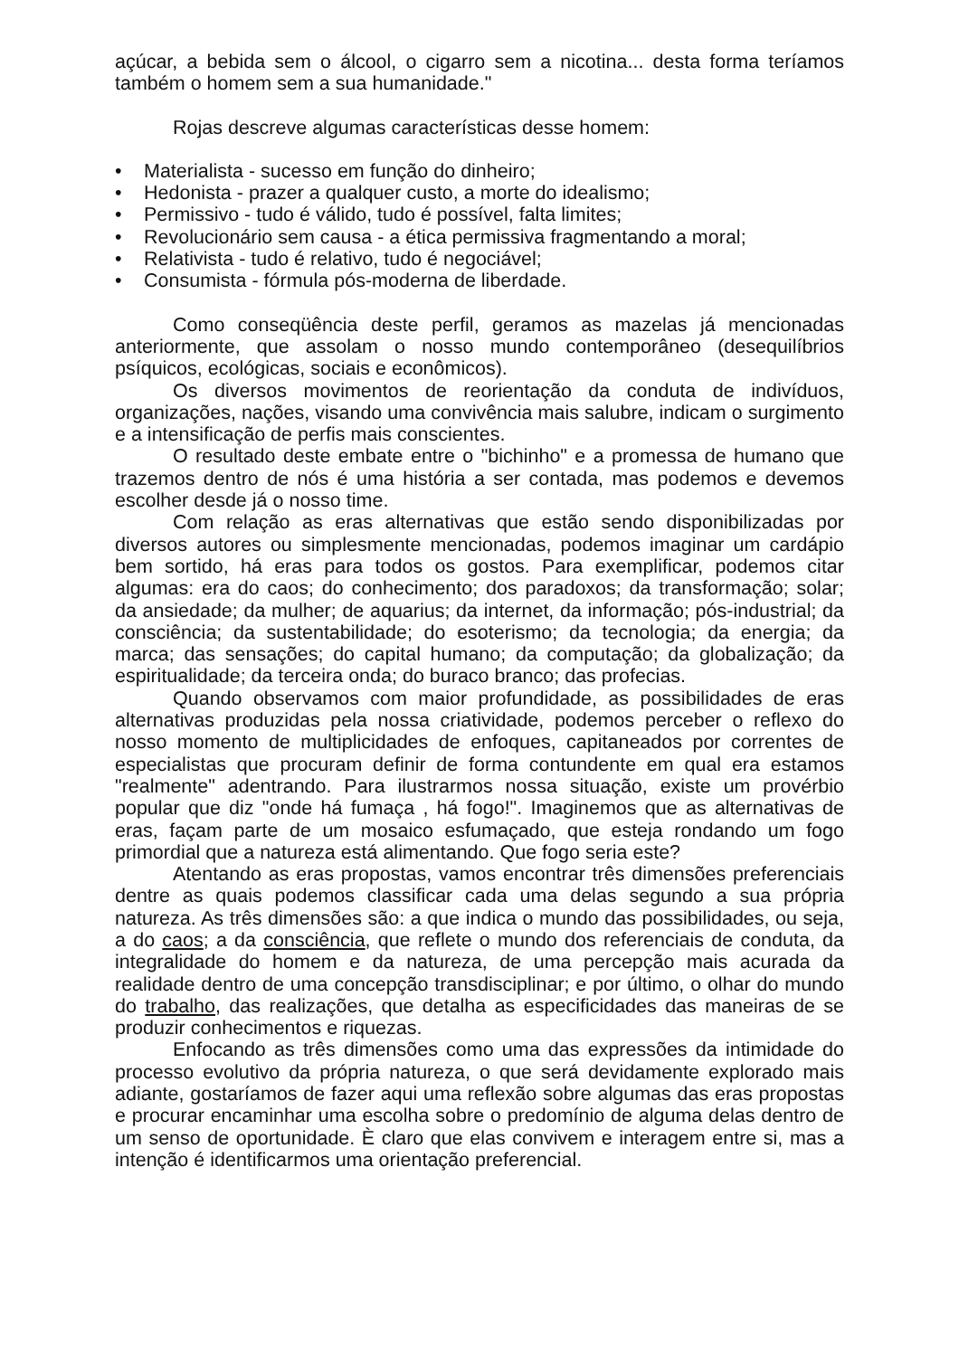açúcar, a bebida sem o álcool, o cigarro sem a nicotina... desta forma teríamos também o homem sem a sua humanidade."
Rojas descreve algumas características desse homem:
• Materialista - sucesso em função do dinheiro;
• Hedonista - prazer a qualquer custo, a morte do idealismo;
• Permissivo - tudo é válido, tudo é possível, falta limites;
• Revolucionário sem causa - a ética permissiva fragmentando a moral;
• Relativista - tudo é relativo, tudo é negociável;
• Consumista - fórmula pós-moderna de liberdade.
Como conseqüência deste perfil, geramos as mazelas já mencionadas anteriormente, que assolam o nosso mundo contemporâneo (desequilíbrios psíquicos, ecológicas, sociais e econômicos).
Os diversos movimentos de reorientação da conduta de indivíduos, organizações, nações, visando uma convivência mais salubre, indicam o surgimento e a intensificação de perfis mais conscientes.
O resultado deste embate entre o "bichinho" e a promessa de humano que trazemos dentro de nós é uma história a ser contada, mas podemos e devemos escolher desde já o nosso time.
Com relação as eras alternativas que estão sendo disponibilizadas por diversos autores ou simplesmente mencionadas, podemos imaginar um cardápio bem sortido, há eras para todos os gostos. Para exemplificar, podemos citar algumas: era do caos; do conhecimento; dos paradoxos; da transformação; solar; da ansiedade; da mulher; de aquarius; da internet, da informação; pós-industrial; da consciência; da sustentabilidade; do esoterismo; da tecnologia; da energia; da marca; das sensações; do capital humano; da computação; da globalização; da espiritualidade; da terceira onda; do buraco branco; das profecias.
Quando observamos com maior profundidade, as possibilidades de eras alternativas produzidas pela nossa criatividade, podemos perceber o reflexo do nosso momento de multiplicidades de enfoques, capitaneados por correntes de especialistas que procuram definir de forma contundente em qual era estamos "realmente" adentrando. Para ilustrarmos nossa situação, existe um provérbio popular que diz "onde há fumaça , há fogo!". Imaginemos que as alternativas de eras, façam parte de um mosaico esfumaçado, que esteja rondando um fogo primordial que a natureza está alimentando. Que fogo seria este?
Atentando as eras propostas, vamos encontrar três dimensões preferenciais dentre as quais podemos classificar cada uma delas segundo a sua própria natureza. As três dimensões são: a que indica o mundo das possibilidades, ou seja, a do caos; a da consciência, que reflete o mundo dos referenciais de conduta, da integralidade do homem e da natureza, de uma percepção mais acurada da realidade dentro de uma concepção transdisciplinar; e por último, o olhar do mundo do trabalho, das realizações, que detalha as especificidades das maneiras de se produzir conhecimentos e riquezas.
Enfocando as três dimensões como uma das expressões da intimidade do processo evolutivo da própria natureza, o que será devidamente explorado mais adiante, gostaríamos de fazer aqui uma reflexão sobre algumas das eras propostas e procurar encaminhar uma escolha sobre o predomínio de alguma delas dentro de um senso de oportunidade. È claro que elas convivem e interagem entre si, mas a intenção é identificarmos uma orientação preferencial.